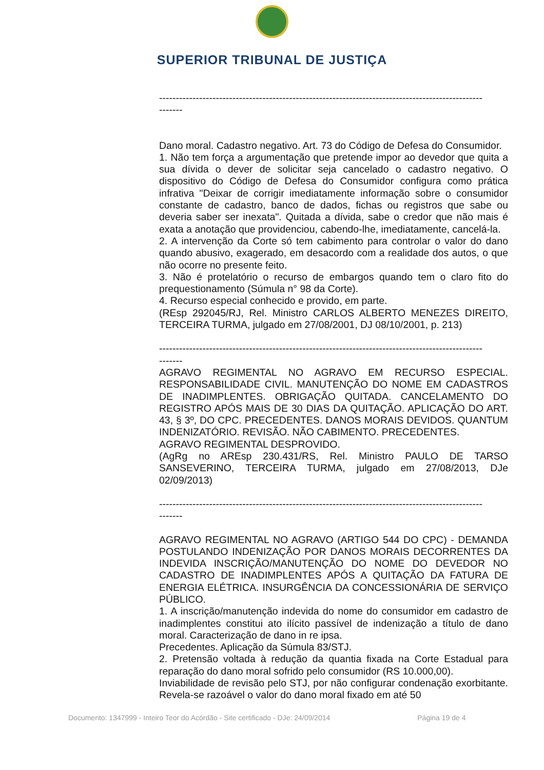SUPERIOR TRIBUNAL DE JUSTIÇA
-------------------------------------------------------------------------------------------------
-------
Dano moral. Cadastro negativo. Art. 73 do Código de Defesa do Consumidor.
1. Não tem força a argumentação que pretende impor ao devedor que quita a sua dívida o dever de solicitar seja cancelado o cadastro negativo. O dispositivo do Código de Defesa do Consumidor configura como prática infrativa "Deixar de corrigir imediatamente informação sobre o consumidor constante de cadastro, banco de dados, fichas ou registros que sabe ou deveria saber ser inexata". Quitada a dívida, sabe o credor que não mais é exata a anotação que providenciou, cabendo-lhe, imediatamente, cancelá-la.
2. A intervenção da Corte só tem cabimento para controlar o valor do dano quando abusivo, exagerado, em desacordo com a realidade dos autos, o que não ocorre no presente feito.
3. Não é protelatório o recurso de embargos quando tem o claro fito do prequestionamento (Súmula n° 98 da Corte).
4. Recurso especial conhecido e provido, em parte.
(REsp 292045/RJ, Rel. Ministro CARLOS ALBERTO MENEZES DIREITO, TERCEIRA TURMA, julgado em 27/08/2001, DJ 08/10/2001, p. 213)
-------------------------------------------------------------------------------------------------
-------
AGRAVO REGIMENTAL NO AGRAVO EM RECURSO ESPECIAL. RESPONSABILIDADE CIVIL. MANUTENÇÃO DO NOME EM CADASTROS DE INADIMPLENTES. OBRIGAÇÃO QUITADA. CANCELAMENTO DO REGISTRO APÓS MAIS DE 30 DIAS DA QUITAÇÃO. APLICAÇÃO DO ART. 43, § 3º, DO CPC. PRECEDENTES. DANOS MORAIS DEVIDOS. QUANTUM INDENIZATÓRIO. REVISÃO. NÃO CABIMENTO. PRECEDENTES.
AGRAVO REGIMENTAL DESPROVIDO.
(AgRg no AREsp 230.431/RS, Rel. Ministro PAULO DE TARSO SANSEVERINO, TERCEIRA TURMA, julgado em 27/08/2013, DJe 02/09/2013)
-------------------------------------------------------------------------------------------------
-------
AGRAVO REGIMENTAL NO AGRAVO (ARTIGO 544 DO CPC) - DEMANDA POSTULANDO INDENIZAÇÃO POR DANOS MORAIS DECORRENTES DA INDEVIDA INSCRIÇÃO/MANUTENÇÃO DO NOME DO DEVEDOR NO CADASTRO DE INADIMPLENTES APÓS A QUITAÇÃO DA FATURA DE ENERGIA ELÉTRICA. INSURGÊNCIA DA CONCESSIONÁRIA DE SERVIÇO PÚBLICO.
1. A inscrição/manutenção indevida do nome do consumidor em cadastro de inadimplentes constitui ato ilícito passível de indenização a título de dano moral. Caracterização de dano in re ipsa.
Precedentes. Aplicação da Súmula 83/STJ.
2. Pretensão voltada à redução da quantia fixada na Corte Estadual para reparação do dano moral sofrido pelo consumidor (RS 10.000,00).
Inviabilidade de revisão pelo STJ, por não configurar condenação exorbitante. Revela-se razoável o valor do dano moral fixado em até 50
Documento: 1347999 - Inteiro Teor do Acórdão - Site certificado - DJe: 24/09/2014 Página 19 de 4